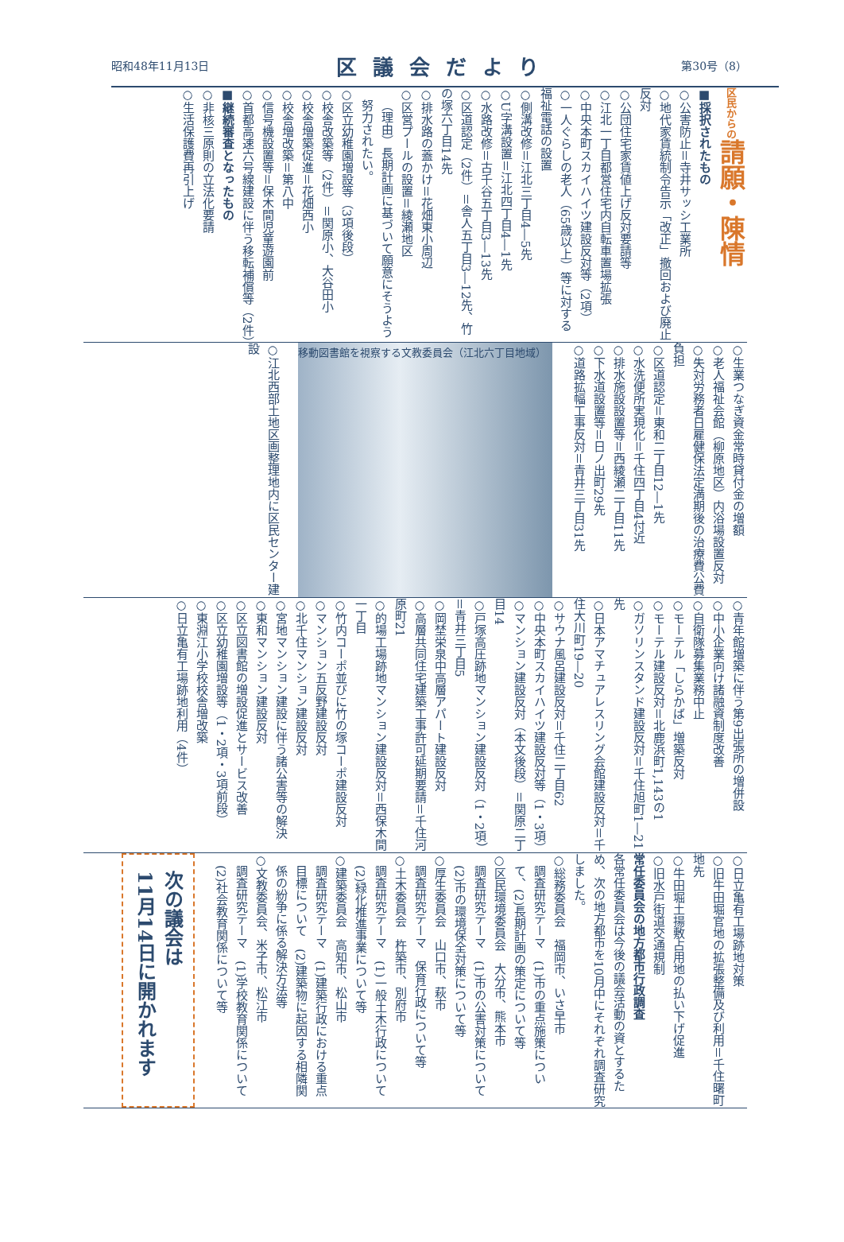昭和48年11月13日 区議会だより 第30号（8）
区民からの請願・陳情
■採択されたもの
○公害防止＝寺井サッシ工業所
○地代家賃統制令告示「改正」撤回および廃止反対
○公団住宅家賃値上げ反対要請等
○江北一丁目都営住宅内自転車置場拡張
○中央本町スカイハイツ建設反対等（2項）
○一人ぐらしの老人（65歳以上）等に対する福祉電話の設置
○側溝改修＝江北三丁目4―5先
○U字溝設置＝江北四丁目4―1先
○水路改修＝古千谷五丁目3―13先
○区道認定（2件）＝舎人五丁目3―12先、竹の塚六丁目14先
○排水路の蓋かけ＝花畑東小周辺
○区営プールの設置＝綾瀬地区
（理由）長期計画に基づいて願意にそうよう努力されたい。
○区立幼稚園増設等（3項後段）
○校舎改築等（2件）＝関原小、大谷田小
○校舎増築促進＝花畑西小
○校舎増改築＝第八中
○信号機設置等＝保木間児童遊園前
○首都高速六号線建設に伴う移転補償等（2件）
■継続審査となったもの
○非核三原則の立法化要請
○生活保護費再引上げ
○生業つなぎ資金常時貸付金の増額
○老人福祉会館（柳原地区）内浴場設置反対
○失対労務者日雇健保法定満期後の治療費公費負担
○区道認定＝東和二丁目12―1先
○水洗便所実現化＝千住四丁目4付近
○排水施設設置等＝西綾瀬二丁目11先
○下水道設置等＝日ノ出町29先
○道路拡幅工事反対＝青井三丁目31先
移動図書館を視察する文教委員会（江北六丁目地域）
○江北西部土地区画整理地内に区民センター建設
○青年館増築に伴う第9出張所の増併設
○中小企業向け諸融資制度改善
○自衛隊募集業務中止
○モーテル「しらかば」増築反対
○モーテル建設反対＝北鹿浜町1,143の1
○ガソリンスタンド建設反対＝千住旭町1―21先
○日本アマチュアレスリング会館建設反対＝千住大川町19―20
○サウナ風呂建設反対＝千住二丁目62
○中央本町スカイハイツ建設反対等（1・3項）
○マンション建設反対（本文後段）＝関原二丁目14
○戸塚高圧跡地マンション建設反対（1・2項）＝青井三丁目5
○岡埜栄泉中高層アパート建設反対
○高層共同住宅建築工事許可延期要請＝千住河原町21
○的場工場跡地マンション建設反対＝西保木間一丁目
○竹内コーポ並びに竹の塚コーポ建設反対
○マンション五反野建設反対
○北千住マンション建設反対
○宮地マンション建設に伴う諸公害等の解決
○東和マンション建設反対
○区立図書館の増設促進とサービス改善
○区立幼稚園増設等（1・2項・3項前段）
○東淵江小学校校舎増改築
○日立亀有工場跡地利用（4件）
○日立亀有工場跡地対策
○旧牛田堀官地の拡張整備及び利用＝千住曙町地先
○牛田堀土揚敷占用地の払い下げ促進
○旧水戸街道交通規制
常任委員会の地方都市行政調査
各常任委員会は今後の議会活動の資とするため、次の地方都市を10月中にそれぞれ調査研究しました。
○総務委員会　福岡市、いさ早市
調査研究テーマ　(1)市の重点施策について、(2)長期計画の策定について等
○区民環境委員会　大分市、熊本市
調査研究テーマ　(1)市の公害対策について　(2)市の環境保全対策について等
○厚生委員会　山口市、萩市
調査研究テーマ　保育行政について等
○土木委員会　杵築市、別府市
調査研究テーマ　(1)一般土木行政について　(2)緑化推進事業について等
○建築委員会　高知市、松山市
調査研究テーマ　(1)建築行政における重点目標について　(2)建築物に起因する相隣関係の紛争に係る解決方法等
○文教委員会、米子市、松江市
調査研究テーマ　(1)学校教育関係について　(2)社会教育関係について等
次の議会は
11月14日に開かれます